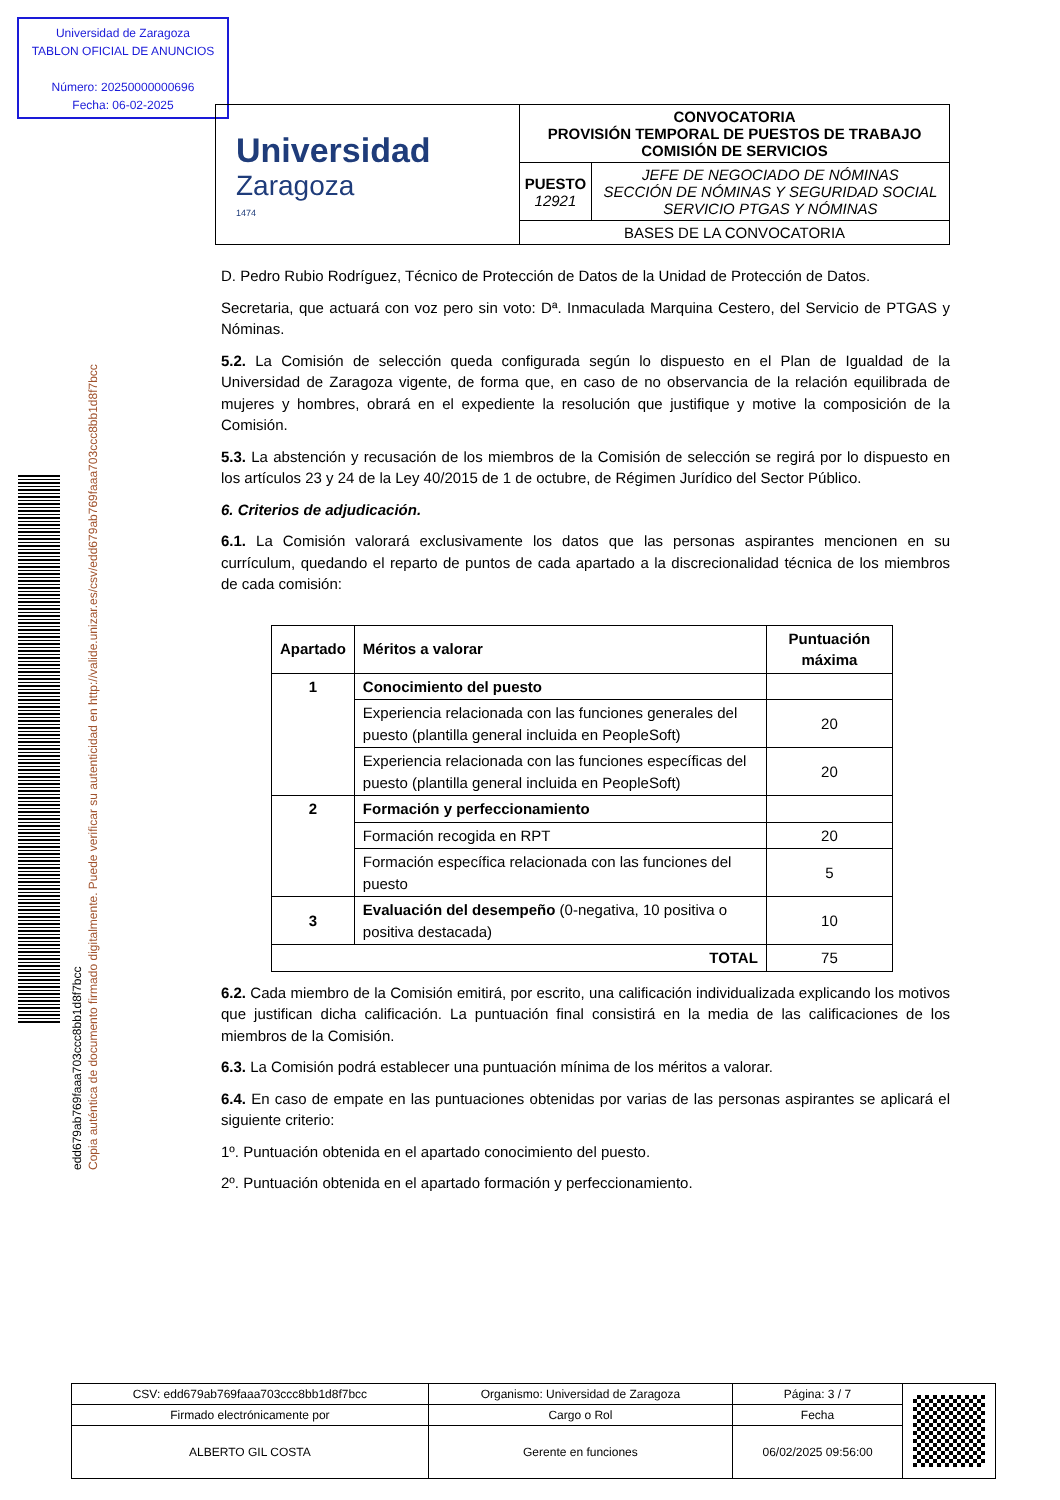Universidad de Zaragoza
TABLON OFICIAL DE ANUNCIOS
Número: 20250000000696
Fecha: 06-02-2025
Copia auténtica de documento firmado digitalmente. Puede verificar su autenticidad en http://valide.unizar.es/csv/edd679ab769faaa703ccc8bb1d8f7bcc
edd679ab769faaa703ccc8bb1d8f7bcc
| Universidad Zaragoza 1474 | CONVOCATORIA PROVISIÓN TEMPORAL DE PUESTOS DE TRABAJO COMISIÓN DE SERVICIOS | |
| | PUESTO 12921 | JEFE DE NEGOCIADO DE NÓMINAS SECCIÓN DE NÓMINAS Y SEGURIDAD SOCIAL SERVICIO PTGAS Y NÓMINAS |
| | BASES DE LA CONVOCATORIA | |
D. Pedro Rubio Rodríguez, Técnico de Protección de Datos de la Unidad de Protección de Datos.
Secretaria, que actuará con voz pero sin voto: Dª. Inmaculada Marquina Cestero, del Servicio de PTGAS y Nóminas.
5.2. La Comisión de selección queda configurada según lo dispuesto en el Plan de Igualdad de la Universidad de Zaragoza vigente, de forma que, en caso de no observancia de la relación equilibrada de mujeres y hombres, obrará en el expediente la resolución que justifique y motive la composición de la Comisión.
5.3. La abstención y recusación de los miembros de la Comisión de selección se regirá por lo dispuesto en los artículos 23 y 24 de la Ley 40/2015 de 1 de octubre, de Régimen Jurídico del Sector Público.
6. Criterios de adjudicación.
6.1. La Comisión valorará exclusivamente los datos que las personas aspirantes mencionen en su currículum, quedando el reparto de puntos de cada apartado a la discrecionalidad técnica de los miembros de cada comisión:
| Apartado | Méritos a valorar | Puntuación máxima |
| --- | --- | --- |
| 1 | Conocimiento del puesto | |
| | Experiencia relacionada con las funciones generales del puesto (plantilla general incluida en PeopleSoft) | 20 |
| | Experiencia relacionada con las funciones específicas del puesto (plantilla general incluida en PeopleSoft) | 20 |
| 2 | Formación y perfeccionamiento | |
| | Formación recogida en RPT | 20 |
| | Formación específica relacionada con las funciones del puesto | 5 |
| 3 | Evaluación del desempeño (0-negativa, 10 positiva o positiva destacada) | 10 |
| TOTAL | | 75 |
6.2. Cada miembro de la Comisión emitirá, por escrito, una calificación individualizada explicando los motivos que justifican dicha calificación. La puntuación final consistirá en la media de las calificaciones de los miembros de la Comisión.
6.3. La Comisión podrá establecer una puntuación mínima de los méritos a valorar.
6.4. En caso de empate en las puntuaciones obtenidas por varias de las personas aspirantes se aplicará el siguiente criterio:
1º. Puntuación obtenida en el apartado conocimiento del puesto.
2º. Puntuación obtenida en el apartado formación y perfeccionamiento.
| CSV: edd679ab769faaa703ccc8bb1d8f7bcc | Organismo: Universidad de Zaragoza | Página: 3 / 7 | |
| Firmado electrónicamente por | Cargo o Rol | Fecha | |
| ALBERTO GIL COSTA | Gerente en funciones | 06/02/2025 09:56:00 | |